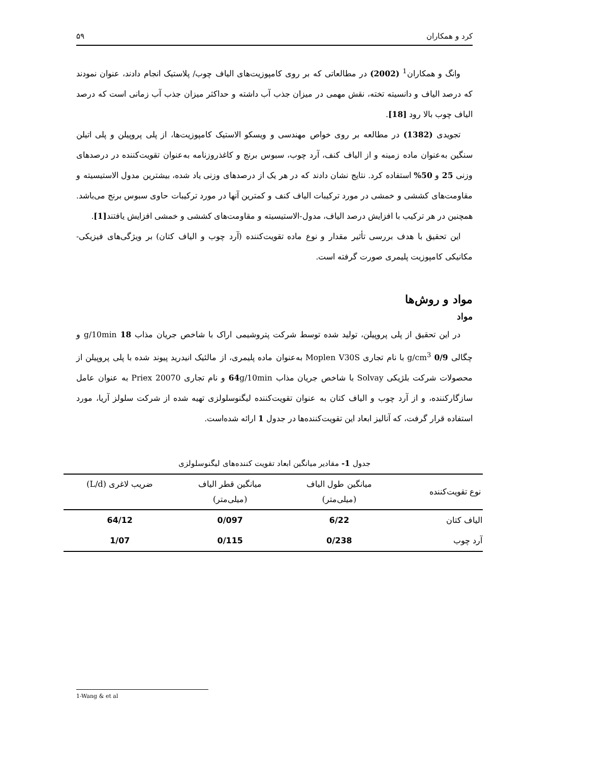کرد و همکاران ۵۹
وانگ و همکاران<sup>1</sup> (2002) در مطالعاتی که بر روی کامپوزیت‌های الیاف چوب/ پلاستیک انجام دادند، عنوان نمودند که درصد الیاف و دانسیته تخته، نقش مهمی در میزان جذب آب داشته و حداکثر میزان جذب آب زمانی است که درصد الیاف چوب بالا رود [18].
تجویدی (1382) در مطالعه بر روی خواص مهندسی و ویسکو الاستیک کامپوزیت‌ها، از پلی پروپیلن و پلی اتیلن سنگین به‌عنوان ماده زمینه و از الیاف کنف، آرد چوب، سبوس برنج و کاغذروزنامه به‌عنوان تقویت‌کننده در درصدهای وزنی 25 و 50% استفاده کرد. نتایج نشان دادند که در هر یک از درصدهای وزنی یاد شده، بیشترین مدول الاستیسیته و مقاومت‌های کششی و خمشی در مورد ترکیبات الیاف کنف و کمترین آنها در مورد ترکیبات حاوی سبوس برنج می‌باشد. همچنین در هر ترکیب با افزایش درصد الیاف، مدول-الاستیسیته و مقاومت‌های کششی و خمشی افزایش یافتند[1].
این تحقیق با هدف بررسی تأثیر مقدار و نوع ماده تقویت‌کننده (آرد چوب و الیاف کتان) بر ویژگی‌های فیزیکی- مکانیکی کامپوزیت پلیمری صورت گرفته است.
مواد و روش‌ها
مواد
در این تحقیق از پلی پروپیلن، تولید شده توسط شرکت پتروشیمی اراک با شاخص جریان مذاب 18 g/10min و چگالی 0/9 g/cm<sup>3</sup> با نام تجاری Moplen V30S به‌عنوان ماده پلیمری، از مالئیک انیدرید پیوند شده با پلی پروپیلن از محصولات شرکت بلژیکی Solvay با شاخص جریان مذاب 64g/10min و نام تجاری Priex 20070 به عنوان عامل سازگارکننده، و از آرد چوب و الیاف کتان به عنوان تقویت‌کننده لیگنوسلولزی تهیه شده از شرکت سلولز آریا، مورد استفاده قرار گرفت، که آنالیز ابعاد این تقویت‌کننده‌ها در جدول 1 ارائه شده‌است.
جدول 1- مقادیر میانگین ابعاد تقویت کننده‌های لیگنوسلولزی
| نوع تقویت‌کننده | میانگین طول الیاف (میلی‌متر) | میانگین قطر الیاف (میلی‌متر) | ضریب لاغری (L/d) |
| --- | --- | --- | --- |
| الیاف کتان | 6/22 | 0/097 | 64/12 |
| آرد چوب | 0/238 | 0/115 | 1/07 |
1-Wang & et al